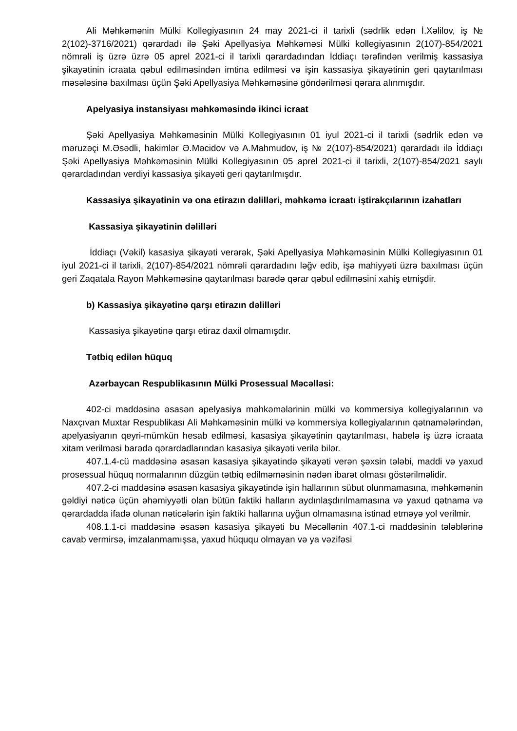Ali Məhkəmənin Mülki Kollegiyasının 24 may 2021-ci il tarixli (sədrlik edən İ.Xəlilov, iş № 2(102)-3716/2021) qərardadı ilə Şəki Apellyasiya Məhkəməsi Mülki kollegiyasının 2(107)-854/2021 nömrəli iş üzrə üzrə 05 aprel 2021-ci il tarixli qərardadından İddiaçı tərəfindən verilmiş kassasiya şikayətinin icraata qəbul edilməsindən imtina edilməsi və işin kassasiya şikayətinin geri qaytarılması məsələsinə baxılması üçün Şəki Apellyasiya Məhkəməsinə göndərilməsi qərara alınmışdır.
Apelyasiya instansiyası məhkəməsində ikinci icraat
Şəki Apellyasiya Məhkəməsinin Mülki Kollegiyasının 01 iyul 2021-ci il tarixli (sədrlik edən və məruzəçi M.Əsədli, hakimlər Ə.Məcidov və A.Mahmudov, iş № 2(107)-854/2021) qərardadı ilə İddiaçı Şəki Apellyasiya Məhkəməsinin Mülki Kollegiyasının 05 aprel 2021-ci il tarixli, 2(107)-854/2021 saylı qərardadından verdiyi kassasiya şikayəti geri qaytarılmışdır.
Kassasiya şikayətinin və ona etirazın dəlilləri, məhkəmə icraatı iştirakçılarının izahatları
Kassasiya şikayətinin dəlilləri
İddiaçı (Vəkil) kasasiya şikayəti verərək, Şəki Apellyasiya Məhkəməsinin Mülki Kollegiyasının 01 iyul 2021-ci il tarixli, 2(107)-854/2021 nömrəli qərardadını ləğv edib, işə mahiyyəti üzrə baxılması üçün geri Zaqatala Rayon Məhkəməsinə qaytarılması barədə qərar qəbul edilməsini xahiş etmişdir.
b) Kassasiya şikayətinə qarşı etirazın dəlilləri
Kassasiya şikayətinə qarşı etiraz daxil olmamışdır.
Tətbiq edilən hüquq
Azərbaycan Respublikasının Mülki Prosessual Məcəlləsi:
402-ci maddəsinə əsasən apelyasiya məhkəmələrinin mülki və kommersiya kollegiyalarının və Naxçıvan Muxtar Respublikası Ali Məhkəməsinin mülki və kommersiya kollegiyalarının qətnamələrindən, apelyasiyanın qeyri-mümkün hesab edilməsi, kasasiya şikayətinin qaytarılması, habelə iş üzrə icraata xitam verilməsi barədə qərardadlarından kasasiya şikayəti verilə bilər.
407.1.4-cü maddəsinə əsasən kasasiya şikayətində şikayəti verən şəxsin tələbi, maddi və yaxud prosessual hüquq normalarının düzgün tətbiq edilməməsinin nədən ibarət olması göstərilməlidir.
407.2-ci maddəsinə əsasən kasasiya şikayətində işin hallarının sübut olunmamasına, məhkəmənin gəldiyi nəticə üçün əhəmiyyətli olan bütün faktiki halların aydınlaşdırılmamasına və yaxud qətnamə və qərardadda ifadə olunan nəticələrin işin faktiki hallarına uyğun olmamasına istinad etməyə yol verilmir.
408.1.1-ci maddəsinə əsasən kasasiya şikayəti bu Məcəllənin 407.1-ci maddəsinin tələblərinə cavab vermirsə, imzalanmamışsa, yaxud hüququ olmayan və ya vəzifəsi